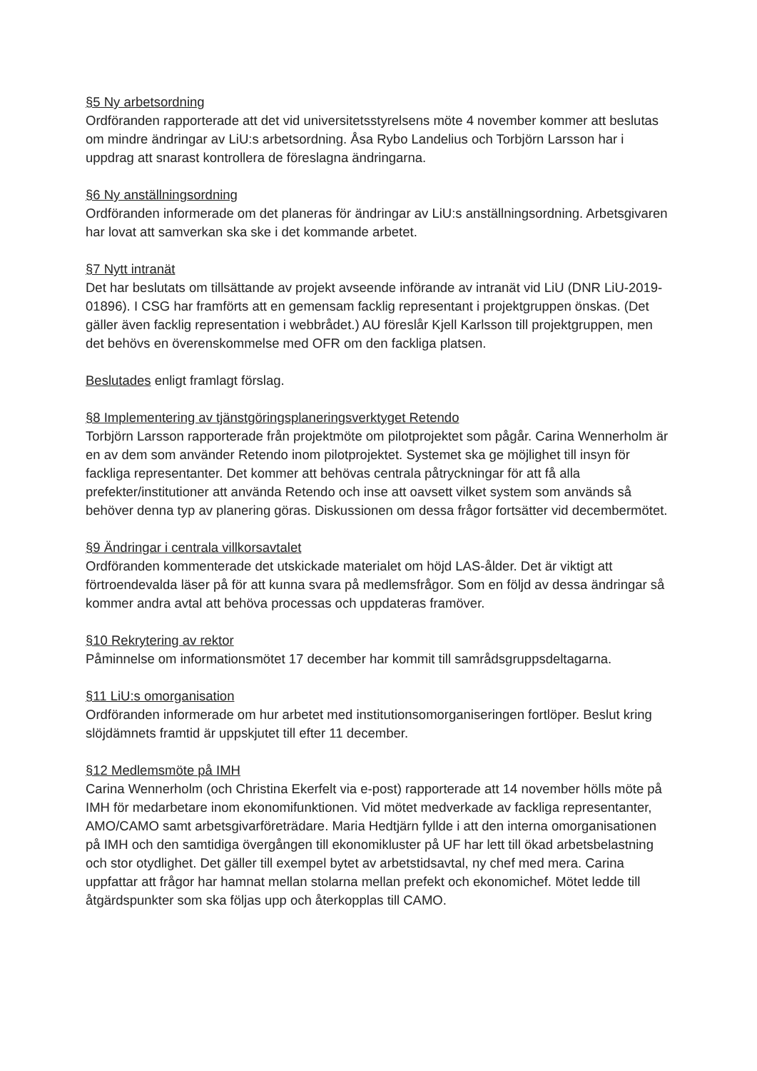§5 Ny arbetsordning
Ordföranden rapporterade att det vid universitetsstyrelsens möte 4 november kommer att beslutas om mindre ändringar av LiU:s arbetsordning. Åsa Rybo Landelius och Torbjörn Larsson har i uppdrag att snarast kontrollera de föreslagna ändringarna.
§6 Ny anställningsordning
Ordföranden informerade om det planeras för ändringar av LiU:s anställningsordning. Arbetsgivaren har lovat att samverkan ska ske i det kommande arbetet.
§7 Nytt intranät
Det har beslutats om tillsättande av projekt avseende införande av intranät vid LiU (DNR LiU-2019-01896). I CSG har framförts att en gemensam facklig representant i projektgruppen önskas. (Det gäller även facklig representation i webbrådet.) AU föreslår Kjell Karlsson till projektgruppen, men det behövs en överenskommelse med OFR om den fackliga platsen.
Beslutades enligt framlagt förslag.
§8 Implementering av tjänstgöringsplaneringsverktyget Retendo
Torbjörn Larsson rapporterade från projektmöte om pilotprojektet som pågår. Carina Wennerholm är en av dem som använder Retendo inom pilotprojektet. Systemet ska ge möjlighet till insyn för fackliga representanter. Det kommer att behövas centrala påtryckningar för att få alla prefekter/institutioner att använda Retendo och inse att oavsett vilket system som används så behöver denna typ av planering göras. Diskussionen om dessa frågor fortsätter vid decembermötet.
§9 Ändringar i centrala villkorsavtalet
Ordföranden kommenterade det utskickade materialet om höjd LAS-ålder. Det är viktigt att förtroendevalda läser på för att kunna svara på medlemsfrågor. Som en följd av dessa ändringar så kommer andra avtal att behöva processas och uppdateras framöver.
§10 Rekrytering av rektor
Påminnelse om informationsmötet 17 december har kommit till samrådsgruppsdeltagarna.
§11 LiU:s omorganisation
Ordföranden informerade om hur arbetet med institutionsomorganiseringen fortlöper. Beslut kring slöjdämnets framtid är uppskjutet till efter 11 december.
§12 Medlemsmöte på IMH
Carina Wennerholm (och Christina Ekerfelt via e-post) rapporterade att 14 november hölls möte på IMH för medarbetare inom ekonomifunktionen. Vid mötet medverkade av fackliga representanter, AMO/CAMO samt arbetsgivarföreträdare. Maria Hedtjärn fyllde i att den interna omorganisationen på IMH och den samtidiga övergången till ekonomikluster på UF har lett till ökad arbetsbelastning och stor otydlighet. Det gäller till exempel bytet av arbetstidsavtal, ny chef med mera. Carina uppfattar att frågor har hamnat mellan stolarna mellan prefekt och ekonomichef. Mötet ledde till åtgärdspunkter som ska följas upp och återkopplas till CAMO.